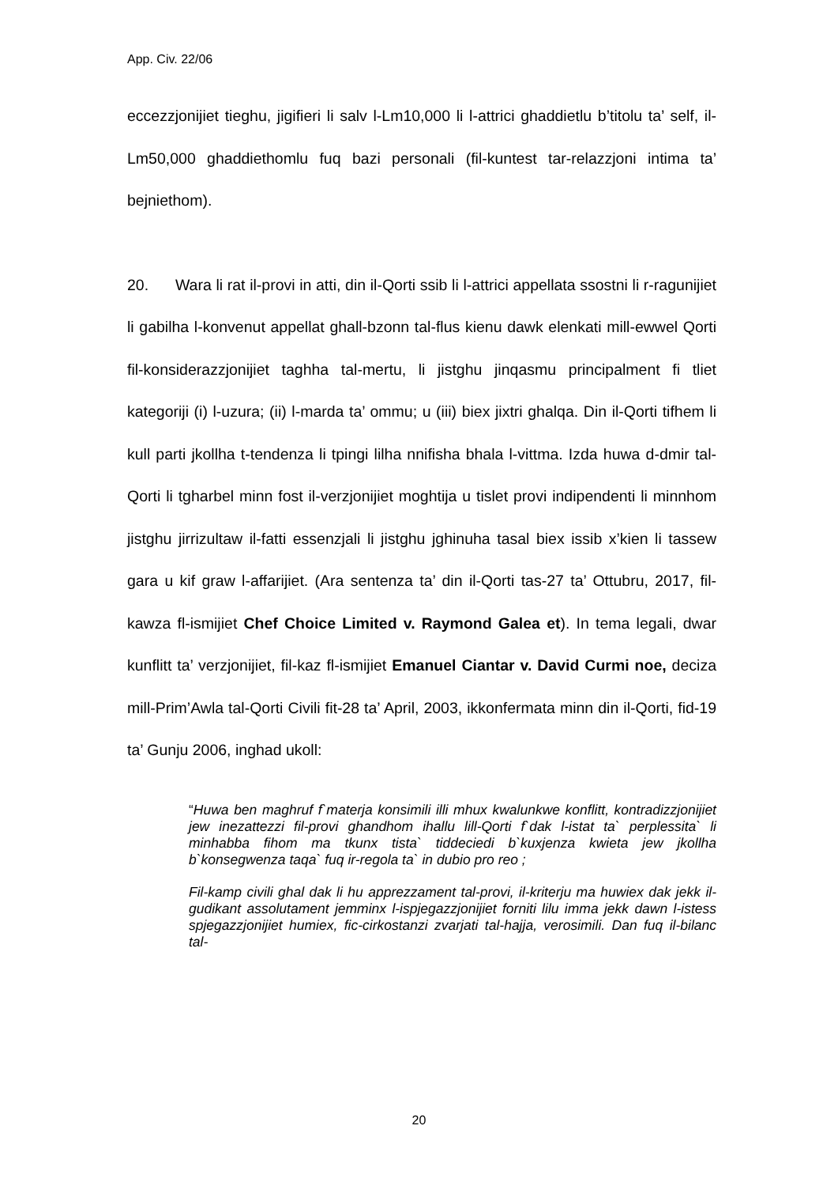App. Civ. 22/06
eccezzjonijiet tieghu, jigifieri li salv l-Lm10,000 li l-attrici ghaddietlu b’titolu ta’ self, il-Lm50,000 ghaddiethomlu fuq bazi personali (fil-kuntest tar-relazzjoni intima ta’ bejniethom).
20. Wara li rat il-provi in atti, din il-Qorti ssib li l-attrici appellata ssostni li r-ragunijiet li gabilha l-konvenut appellat ghall-bzonn tal-flus kienu dawk elenkati mill-ewwel Qorti fil-konsiderazzjonijiet taghha tal-mertu, li jistghu jinqasmu principalment fi tliet kategoriji (i) l-uzura; (ii) l-marda ta’ ommu; u (iii) biex jixtri ghalqa. Din il-Qorti tifhem li kull parti jkollha t-tendenza li tpingi lilha nnifisha bhala l-vittma. Izda huwa d-dmir tal-Qorti li tgharbel minn fost il-verzjonijiet moghtija u tislet provi indipendenti li minnhom jistghu jirrizultaw il-fatti essenzjali li jistghu jghinuha tasal biex issib x’kien li tassew gara u kif graw l-affarijiet. (Ara sentenza ta’ din il-Qorti tas-27 ta’ Ottubru, 2017, fil-kawza fl-ismijiet Chef Choice Limited v. Raymond Galea et). In tema legali, dwar kunflitt ta’ verzjonijiet, fil-kaz fl-ismijiet Emanuel Ciantar v. David Curmi noe, deciza mill-Prim’Awla tal-Qorti Civili fit-28 ta’ April, 2003, ikkonfermata minn din il-Qorti, fid-19 ta’ Gunju 2006, inghad ukoll:
“Huwa ben maghruf f`materja konsimili illi mhux kwalunkwe konflitt, kontradizzjonijiet jew inezattezzi fil-provi ghandhom ihallu lill-Qorti f`dak l-istat ta` perplessita` li minhabba fihom ma tkunx tista` tiddeciedi b`kuxjenza kwieta jew jkollha b`konsegwenza taqa` fuq ir-regola ta` in dubio pro reo ;
Fil-kamp civili ghal dak li hu apprezzament tal-provi, il-kriterju ma huwiex dak jekk il-gudikant assolutament jemminx l-ispjegazzjonijiet forniti lilu imma jekk dawn l-istess spjegazzjonijiet humiex, fic-cirkostanzi zvarjati tal-hajja, verosimili. Dan fuq il-bilanc tal-
20